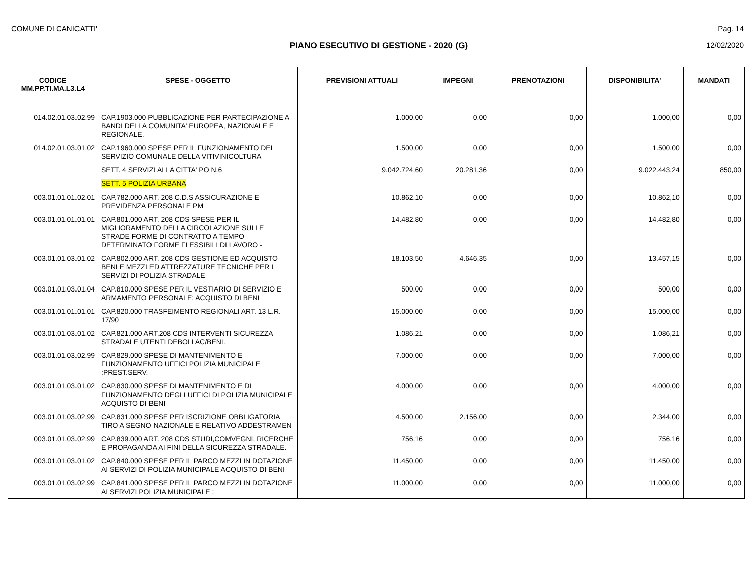COMUNE DI CANICATTI' Pag. 14
PIANO ESECUTIVO DI GESTIONE - 2020 (G) 12/02/2020
| CODICE MM.PP.TI.MA.L3.L4 | SPESE - OGGETTO | PREVISIONI ATTUALI | IMPEGNI | PRENOTAZIONI | DISPONIBILITA' | MANDATI |
| --- | --- | --- | --- | --- | --- | --- |
| 014.02.01.03.02.99 | CAP.1903.000 PUBBLICAZIONE PER PARTECIPAZIONE A BANDI DELLA COMUNITA' EUROPEA, NAZIONALE E REGIONALE. | 1.000,00 | 0,00 | 0,00 | 1.000,00 | 0,00 |
| 014.02.01.03.01.02 | CAP.1960.000 SPESE PER IL FUNZIONAMENTO DEL SERVIZIO COMUNALE DELLA VITIVINICOLTURA | 1.500,00 | 0,00 | 0,00 | 1.500,00 | 0,00 |
| | SETT. 4 SERVIZI ALLA CITTA' PO N.6 | 9.042.724,60 | 20.281,36 | 0,00 | 9.022.443,24 | 850,00 |
| | SETT. 5 POLIZIA URBANA | | | | | |
| 003.01.01.01.02.01 | CAP.782.000 ART. 208 C.D.S ASSICURAZIONE E PREVIDENZA PERSONALE PM | 10.862,10 | 0,00 | 0,00 | 10.862,10 | 0,00 |
| 003.01.01.01.01.01 | CAP.801.000 ART. 208 CDS SPESE PER IL MIGLIORAMENTO DELLA CIRCOLAZIONE SULLE STRADE FORME DI CONTRATTO A TEMPO DETERMINATO FORME FLESSIBILI DI LAVORO - | 14.482,80 | 0,00 | 0,00 | 14.482,80 | 0,00 |
| 003.01.01.03.01.02 | CAP.802.000 ART. 208 CDS GESTIONE ED ACQUISTO BENI E MEZZI ED ATTREZZATURE TECNICHE PER I SERVIZI DI POLIZIA STRADALE | 18.103,50 | 4.646,35 | 0,00 | 13.457,15 | 0,00 |
| 003.01.01.03.01.04 | CAP.810.000 SPESE PER IL VESTIARIO DI SERVIZIO E ARMAMENTO PERSONALE: ACQUISTO DI BENI | 500,00 | 0,00 | 0,00 | 500,00 | 0,00 |
| 003.01.01.01.01.01 | CAP.820.000 TRASFEIMENTO REGIONALI ART. 13 L.R. 17/90 | 15.000,00 | 0,00 | 0,00 | 15.000,00 | 0,00 |
| 003.01.01.03.01.02 | CAP.821.000 ART.208 CDS INTERVENTI SICUREZZA STRADALE UTENTI DEBOLI AC/BENI. | 1.086,21 | 0,00 | 0,00 | 1.086,21 | 0,00 |
| 003.01.01.03.02.99 | CAP.829.000 SPESE DI MANTENIMENTO E FUNZIONAMENTO UFFICI POLIZIA MUNICIPALE :PREST.SERV. | 7.000,00 | 0,00 | 0,00 | 7.000,00 | 0,00 |
| 003.01.01.03.01.02 | CAP.830.000 SPESE DI MANTENIMENTO E DI FUNZIONAMENTO DEGLI UFFICI DI POLIZIA MUNICIPALE ACQUISTO DI BENI | 4.000,00 | 0,00 | 0,00 | 4.000,00 | 0,00 |
| 003.01.01.03.02.99 | CAP.831.000 SPESE PER ISCRIZIONE OBBLIGATORIA TIRO A SEGNO NAZIONALE E RELATIVO ADDESTRAMEN | 4.500,00 | 2.156,00 | 0,00 | 2.344,00 | 0,00 |
| 003.01.01.03.02.99 | CAP.839.000 ART. 208 CDS STUDI,COMVEGNI, RICERCHE E PROPAGANDA AI FINI DELLA SICUREZZA STRADALE. | 756,16 | 0,00 | 0,00 | 756,16 | 0,00 |
| 003.01.01.03.01.02 | CAP.840.000 SPESE PER IL PARCO MEZZI IN DOTAZIONE AI SERVIZI DI POLIZIA MUNICIPALE ACQUISTO DI BENI | 11.450,00 | 0,00 | 0,00 | 11.450,00 | 0,00 |
| 003.01.01.03.02.99 | CAP.841.000 SPESE PER IL PARCO MEZZI IN DOTAZIONE AI SERVIZI POLIZIA MUNICIPALE : | 11.000,00 | 0,00 | 0,00 | 11.000,00 | 0,00 |